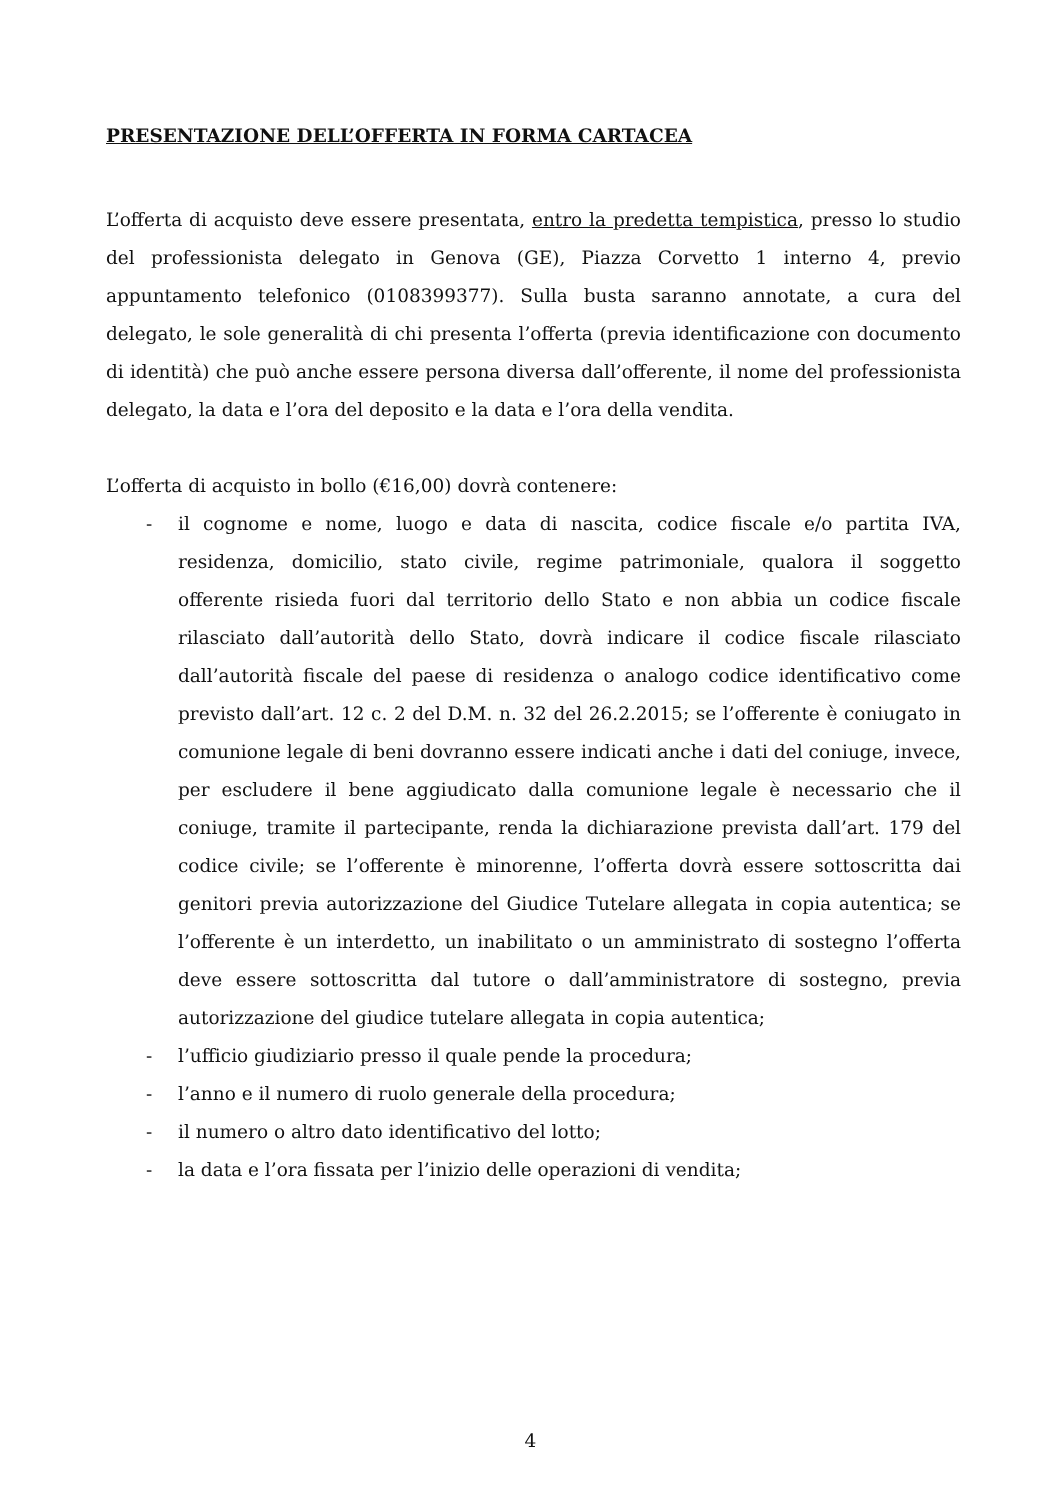PRESENTAZIONE DELL’OFFERTA IN FORMA CARTACEA
L’offerta di acquisto deve essere presentata, entro la predetta tempistica, presso lo studio del professionista delegato in Genova (GE), Piazza Corvetto 1 interno 4, previo appuntamento telefonico (0108399377). Sulla busta saranno annotate, a cura del delegato, le sole generalità di chi presenta l’offerta (previa identificazione con documento di identità) che può anche essere persona diversa dall’offerente, il nome del professionista delegato, la data e l’ora del deposito e la data e l’ora della vendita.
L’offerta di acquisto in bollo (€16,00) dovrà contenere:
- il cognome e nome, luogo e data di nascita, codice fiscale e/o partita IVA, residenza, domicilio, stato civile, regime patrimoniale, qualora il soggetto offerente risieda fuori dal territorio dello Stato e non abbia un codice fiscale rilasciato dall’autorità dello Stato, dovrà indicare il codice fiscale rilasciato dall’autorità fiscale del paese di residenza o analogo codice identificativo come previsto dall’art. 12 c. 2 del D.M. n. 32 del 26.2.2015; se l’offerente è coniugato in comunione legale di beni dovranno essere indicati anche i dati del coniuge, invece, per escludere il bene aggiudicato dalla comunione legale è necessario che il coniuge, tramite il partecipante, renda la dichiarazione prevista dall’art. 179 del codice civile; se l’offerente è minorenne, l’offerta dovrà essere sottoscritta dai genitori previa autorizzazione del Giudice Tutelare allegata in copia autentica; se l’offerente è un interdetto, un inabilitato o un amministrato di sostegno l’offerta deve essere sottoscritta dal tutore o dall’amministratore di sostegno, previa autorizzazione del giudice tutelare allegata in copia autentica;
- l’ufficio giudiziario presso il quale pende la procedura;
- l’anno e il numero di ruolo generale della procedura;
- il numero o altro dato identificativo del lotto;
- la data e l’ora fissata per l’inizio delle operazioni di vendita;
4